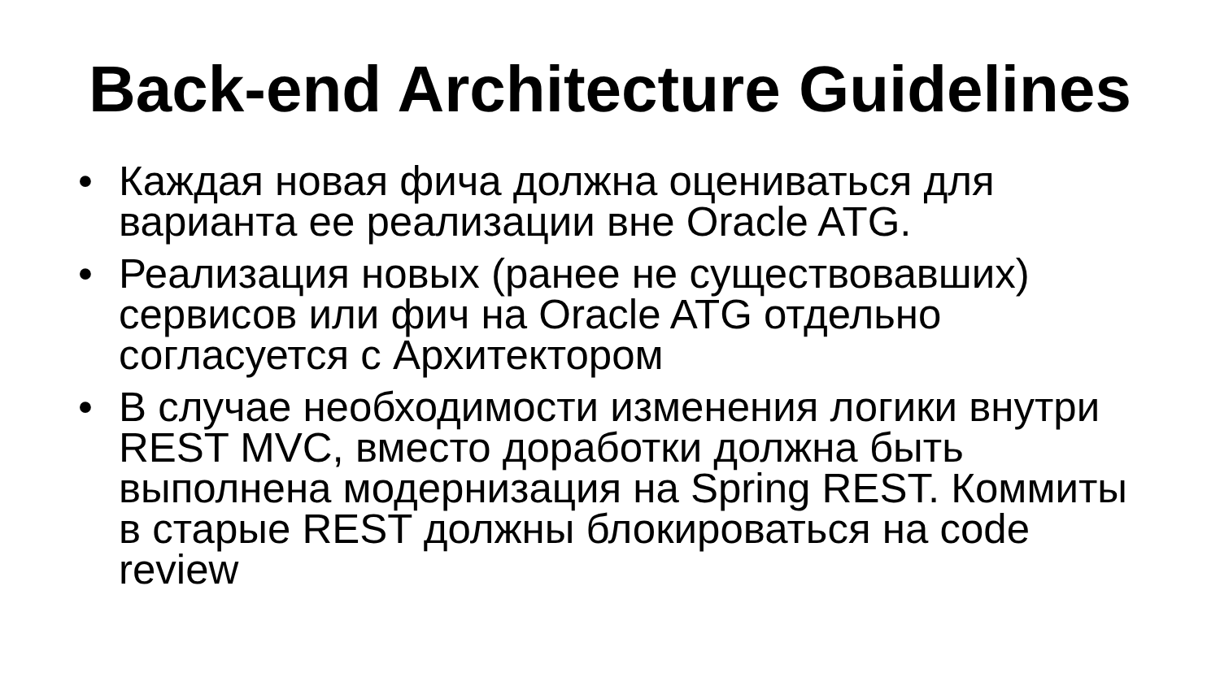Back-end Architecture Guidelines
• Каждая новая фича должна оцениваться для варианта ее реализации вне Oracle ATG.
• Реализация новых (ранее не существовавших) сервисов или фич на Oracle ATG отдельно согласуется с Архитектором
• В случае необходимости изменения логики внутри REST MVC, вместо доработки должна быть выполнена модернизация на Spring REST. Коммиты в старые REST должны блокироваться на code review